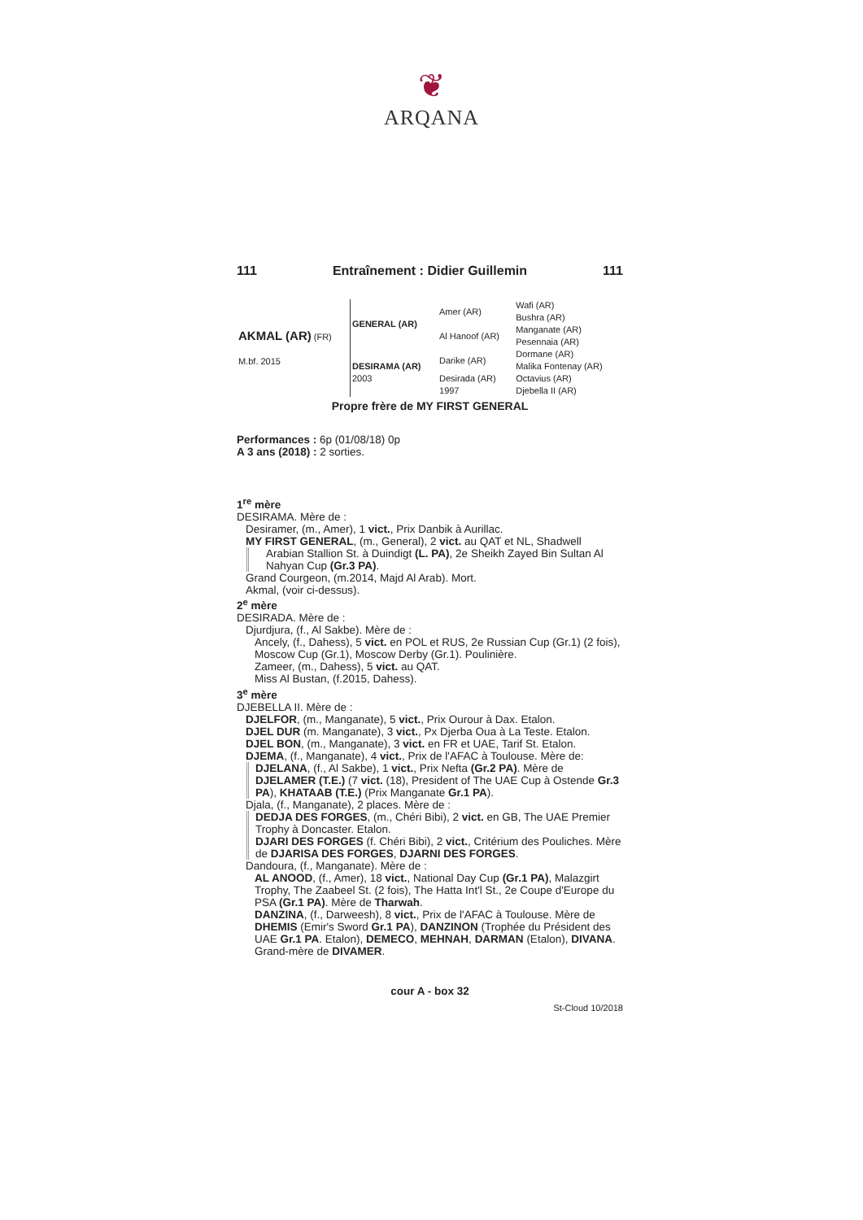❦
ARQANA
111 Entraînement : Didier Guillemin 111
| AKMAL (AR) (FR) M.bf. 2015 | GENERAL (AR) | Amer (AR) | Wafi (AR) Bushra (AR) |
| | | Al Hanoof (AR) | Manganate (AR) Pesennaia (AR) |
| | DESIRAMA (AR) 2003 | Darike (AR) | Dormane (AR) Malika Fontenay (AR) |
| | | Desirada (AR) 1997 | Octavius (AR) Djebella II (AR) |
Propre frère de MY FIRST GENERAL
Performances : 6p (01/08/18) 0p
A 3 ans (2018) : 2 sorties.
1<sup>re</sup> mère
DESIRAMA. Mère de :
Desiramer, (m., Amer), 1 vict., Prix Danbik à Aurillac.
MY FIRST GENERAL, (m., General), 2 vict. au QAT et NL, Shadwell
Arabian Stallion St. à Duindigt (L. PA), 2e Sheikh Zayed Bin Sultan Al Nahyan Cup (Gr.3 PA).
Grand Courgeon, (m.2014, Majd Al Arab). Mort.
Akmal, (voir ci-dessus).
2<sup>e</sup> mère
DESIRADA. Mère de :
Djurdjura, (f., Al Sakbe). Mère de :
Ancely, (f., Dahess), 5 vict. en POL et RUS, 2e Russian Cup (Gr.1) (2 fois), Moscow Cup (Gr.1), Moscow Derby (Gr.1). Poulinière.
Zameer, (m., Dahess), 5 vict. au QAT.
Miss Al Bustan, (f.2015, Dahess).
3<sup>e</sup> mère
DJEBELLA II. Mère de :
DJELFOR, (m., Manganate), 5 vict., Prix Ourour à Dax. Etalon.
DJEL DUR (m. Manganate), 3 vict., Px Djerba Oua à La Teste. Etalon.
DJEL BON, (m., Manganate), 3 vict. en FR et UAE, Tarif St. Etalon.
DJEMA, (f., Manganate), 4 vict., Prix de l'AFAC à Toulouse. Mère de:
DJELANA, (f., Al Sakbe), 1 vict., Prix Nefta (Gr.2 PA). Mère de DJELAMER (T.E.) (7 vict. (18), President of The UAE Cup à Ostende Gr.3 PA), KHATAAB (T.E.) (Prix Manganate Gr.1 PA).
Djala, (f., Manganate), 2 places. Mère de :
DEDJA DES FORGES, (m., Chéri Bibi), 2 vict. en GB, The UAE Premier Trophy à Doncaster. Etalon.
DJARI DES FORGES (f. Chéri Bibi), 2 vict., Critérium des Pouliches. Mère de DJARISA DES FORGES, DJARNI DES FORGES.
Dandoura, (f., Manganate). Mère de :
AL ANOOD, (f., Amer), 18 vict., National Day Cup (Gr.1 PA), Malazgirt Trophy, The Zaabeel St. (2 fois), The Hatta Int'l St., 2e Coupe d'Europe du PSA (Gr.1 PA). Mère de Tharwah.
DANZINA, (f., Darweesh), 8 vict., Prix de l'AFAC à Toulouse. Mère de DHEMIS (Emir's Sword Gr.1 PA), DANZINON (Trophée du Président des UAE Gr.1 PA. Etalon), DEMECO, MEHNAH, DARMAN (Etalon), DIVANA. Grand-mère de DIVAMER.
cour A - box 32
St-Cloud 10/2018